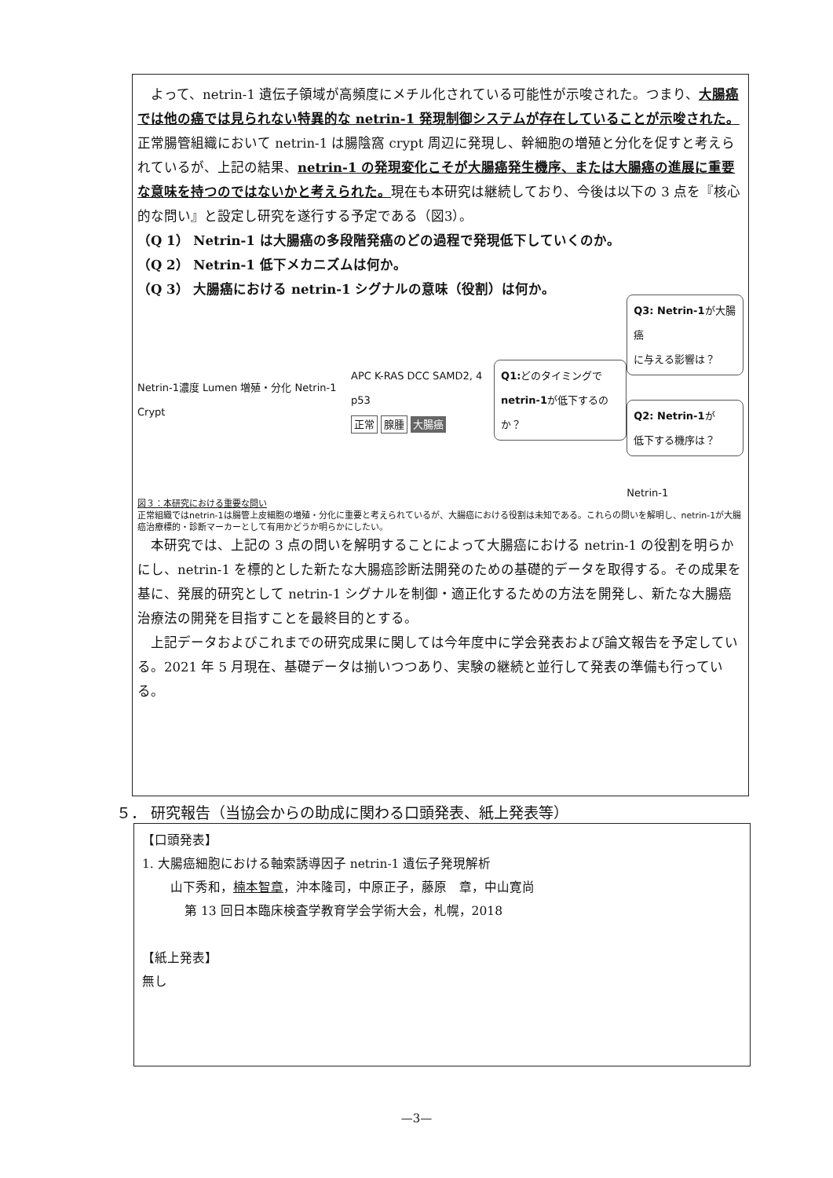よって、netrin-1 遺伝子領域が高頻度にメチル化されている可能性が示唆された。つまり、大腸癌では他の癌では見られない特異的な netrin-1 発現制御システムが存在していることが示唆された。正常腸管組織において netrin-1 は腸陰窩 crypt 周辺に発現し、幹細胞の増殖と分化を促すと考えられているが、上記の結果、netrin-1 の発現変化こそが大腸癌発生機序、または大腸癌の進展に重要な意味を持つのではないかと考えられた。現在も本研究は継続しており、今後は以下の 3 点を『核心的な問い』と設定し研究を遂行する予定である（図3）。
（Q 1） Netrin-1 は大腸癌の多段階発癌のどの過程で発現低下していくのか。
（Q 2） Netrin-1 低下メカニズムは何か。
（Q 3） 大腸癌における netrin-1 シグナルの意味（役割）は何か。
Netrin-1濃度 Lumen 増殖・分化 Netrin-1 Crypt APC K-RAS DCC SAMD2, 4 p53
正常 腺腫 大腸癌
Q1: どのタイミングで
netrin-1が低下するのか？
Q3: Netrin-1が大腸癌
に与える影響は？
Q2: Netrin-1が
低下する機序は？
Netrin-1
図３：本研究における重要な問い
正常組織ではnetrin-1は腸管上皮細胞の増殖・分化に重要と考えられているが、大腸癌における役割は未知である。これらの問いを解明し、netrin-1が大腸癌治療標的・診断マーカーとして有用かどうか明らかにしたい。
　本研究では、上記の 3 点の問いを解明することによって大腸癌における netrin-1 の役割を明らかにし、netrin-1 を標的とした新たな大腸癌診断法開発のための基礎的データを取得する。その成果を基に、発展的研究として netrin-1 シグナルを制御・適正化するための方法を開発し、新たな大腸癌治療法の開発を目指すことを最終目的とする。
　上記データおよびこれまでの研究成果に関しては今年度中に学会発表および論文報告を予定している。2021 年 5 月現在、基礎データは揃いつつあり、実験の継続と並行して発表の準備も行っている。
５． 研究報告（当協会からの助成に関わる口頭発表、紙上発表等）
【口頭発表】
1. 大腸癌細胞における軸索誘導因子 netrin-1 遺伝子発現解析
山下秀和，楠本智章，沖本隆司，中原正子，藤原　章，中山寛尚
第 13 回日本臨床検査学教育学会学術大会，札幌，2018
【紙上発表】
無し
—3—